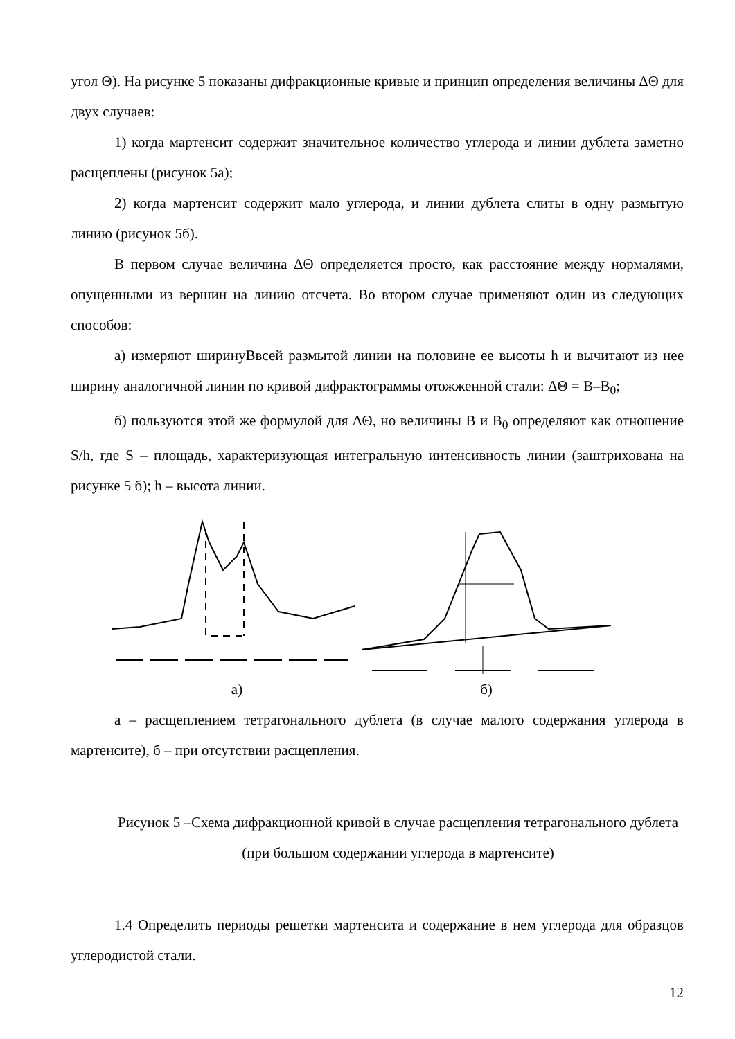угол Θ). На рисунке 5 показаны дифракционные кривые и принцип определения величины ΔΘ для двух случаев:
1) когда мартенсит содержит значительное количество углерода и линии дублета заметно расщеплены (рисунок 5а);
2) когда мартенсит содержит мало углерода, и линии дублета слиты в одну размытую линию (рисунок 5б).
В первом случае величина ΔΘ определяется просто, как расстояние между нормалями, опущенными из вершин на линию отсчета. Во втором случае применяют один из следующих способов:
а) измеряют ширинуBвсей размытой линии на половине ее высоты h и вычитают из нее ширину аналогичной линии по кривой дифрактограммы отожженной стали: ΔΘ = B–B<sub>0</sub>;
б) пользуются этой же формулой для ΔΘ, но величины B и B<sub>0</sub> определяют как отношение S/h, где S – площадь, характеризующая интегральную интенсивность линии (заштрихована на рисунке 5 б); h – высота линии.
а) б)
а – расщеплением тетрагонального дублета (в случае малого содержания углерода в мартенсите), б – при отсутствии расщепления.
Рисунок 5 –Схема дифракционной кривой в случае расщепления тетрагонального дублета (при большом содержании углерода в мартенсите)
1.4 Определить периоды решетки мартенсита и содержание в нем углерода для образцов углеродистой стали.
12